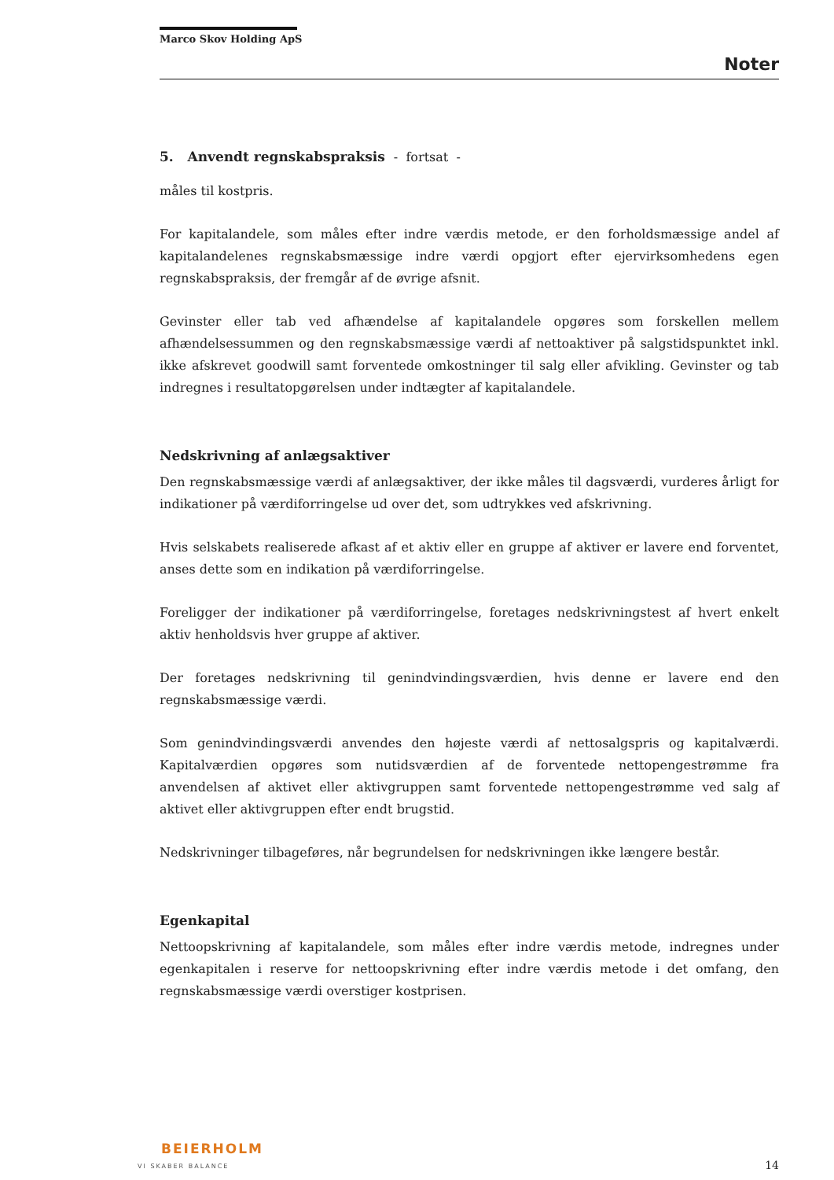Marco Skov Holding ApS
Noter
5. Anvendt regnskabspraksis - fortsat -
måles til kostpris.
For kapitalandele, som måles efter indre værdis metode, er den forholdsmæssige andel af kapitalandelenes regnskabsmæssige indre værdi opgjort efter ejervirksomhedens egen regnskabspraksis, der fremgår af de øvrige afsnit.
Gevinster eller tab ved afhændelse af kapitalandele opgøres som forskellen mellem afhændelsessummen og den regnskabsmæssige værdi af nettoaktiver på salgstidspunktet inkl. ikke afskrevet goodwill samt forventede omkostninger til salg eller afvikling. Gevinster og tab indregnes i resultatopgørelsen under indtægter af kapitalandele.
Nedskrivning af anlægsaktiver
Den regnskabsmæssige værdi af anlægsaktiver, der ikke måles til dagsværdi, vurderes årligt for indikationer på værdiforringelse ud over det, som udtrykkes ved afskrivning.
Hvis selskabets realiserede afkast af et aktiv eller en gruppe af aktiver er lavere end forventet, anses dette som en indikation på værdiforringelse.
Foreligger der indikationer på værdiforringelse, foretages nedskrivningstest af hvert enkelt aktiv henholdsvis hver gruppe af aktiver.
Der foretages nedskrivning til genindvindingsværdien, hvis denne er lavere end den regnskabsmæssige værdi.
Som genindvindingsværdi anvendes den højeste værdi af nettosalgspris og kapitalværdi. Kapitalværdien opgøres som nutidsværdien af de forventede nettopengestrømme fra anvendelsen af aktivet eller aktivgruppen samt forventede nettopengestrømme ved salg af aktivet eller aktivgruppen efter endt brugstid.
Nedskrivninger tilbageføres, når begrundelsen for nedskrivningen ikke længere består.
Egenkapital
Nettoopskrivning af kapitalandele, som måles efter indre værdis metode, indregnes under egenkapitalen i reserve for nettoopskrivning efter indre værdis metode i det omfang, den regnskabsmæssige værdi overstiger kostprisen.
BEIERHOLM
VI SKABER BALANCE
14